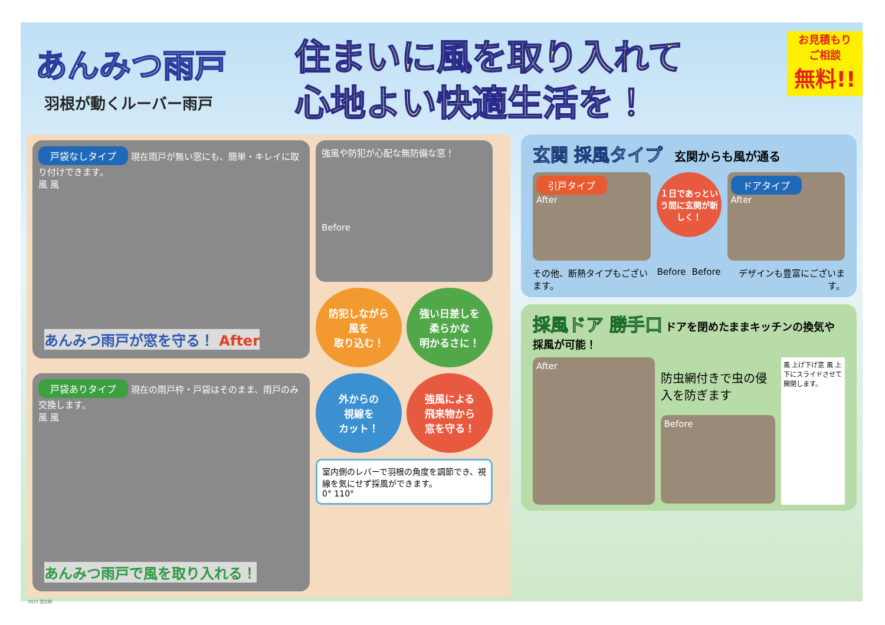あんみつ雨戸
羽根が動くルーバー雨戸
住まいに風を取り入れて
心地よい快適生活を！
お見積もり
ご相談
無料!!
戸袋なしタイプ 現在雨戸が無い窓にも、簡単・キレイに取り付けできます。
風 風
あんみつ雨戸が窓を守る！ After
強風や防犯が心配な無防備な窓！
Before
防犯しながら
風を
取り込む！
強い日差しを
柔らかな
明かるさに！
戸袋ありタイプ 現在の雨戸枠・戸袋はそのまま、雨戸のみ交換します。
風 風
あんみつ雨戸で風を取り入れる！
外からの
視線を
カット！
強風による
飛来物から
窓を守る！
室内側のレバーで羽根の角度を調節でき、視線を気にせず採風ができます。
0° 110°
玄関 採風タイプ
　玄関からも風が通る
引戸タイプ
After
１日であっという間に玄関が新しく！
ドアタイプ
After
その他、断熱タイプもございます。 Before Before デザインも豊富にございます。
採風ドア 勝手口
ドアを閉めたままキッチンの換気や採風が可能！
After
防虫網付きで虫の侵入を防ぎます
Before
風 上げ下げ窓 風 上下にスライドさせて開閉します。
2023 混合柄